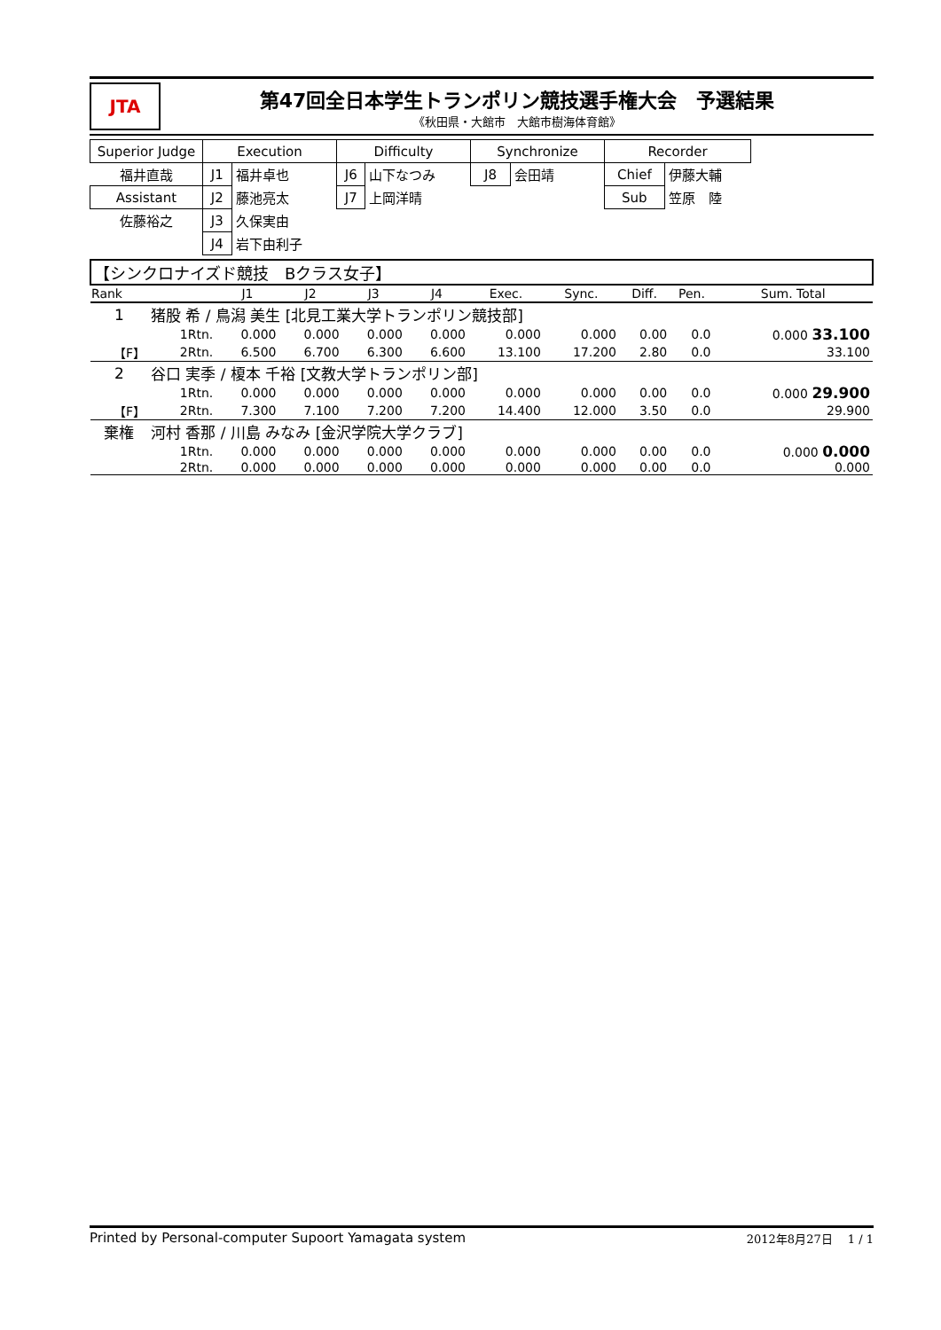JTA
第47回全日本学生トランポリン競技選手権大会　予選結果
《秋田県・大館市　大館市樹海体育館》
| Superior Judge | Execution | | Difficulty | | Synchronize | | Recorder | |
| 福井直哉 | J1 | 福井卓也 | J6 | 山下なつみ | J8 | 会田靖 | Chief | 伊藤大輔 |
| Assistant | J2 | 藤池亮太 | J7 | 上岡洋晴 | | | Sub | 笠原 陸 |
| 佐藤裕之 | J3 | 久保実由 | | | | | | |
| | J4 | 岩下由利子 | | | | | | |
| 【シンクロナイズド競技 Bクラス女子】 | | | | | | | | | | | |
| Rank | | | J1 | J2 | J3 | J4 | Exec. | Sync. | Diff. | Pen. | Sum. Total |
| 1 | 猪股 希 / 鳥潟 美生 [北見工業大学トランポリン競技部] | | | | | | | | | | |
| | | 1Rtn. | 0.000 | 0.000 | 0.000 | 0.000 | 0.000 | 0.000 | 0.00 | 0.0 | 0.000 33.100 |
| 【F】 | | 2Rtn. | 6.500 | 6.700 | 6.300 | 6.600 | 13.100 | 17.200 | 2.80 | 0.0 | 33.100 |
| 2 | 谷口 実季 / 榎本 千裕 [文教大学トランポリン部] | | | | | | | | | | |
| | | 1Rtn. | 0.000 | 0.000 | 0.000 | 0.000 | 0.000 | 0.000 | 0.00 | 0.0 | 0.000 29.900 |
| 【F】 | | 2Rtn. | 7.300 | 7.100 | 7.200 | 7.200 | 14.400 | 12.000 | 3.50 | 0.0 | 29.900 |
| 棄権 | 河村 香那 / 川島 みなみ [金沢学院大学クラブ] | | | | | | | | | | |
| | | 1Rtn. | 0.000 | 0.000 | 0.000 | 0.000 | 0.000 | 0.000 | 0.00 | 0.0 | 0.000 0.000 |
| | | 2Rtn. | 0.000 | 0.000 | 0.000 | 0.000 | 0.000 | 0.000 | 0.00 | 0.0 | 0.000 |
Printed by Personal-computer Supoort Yamagata system 2012年8月27日　 1 / 1